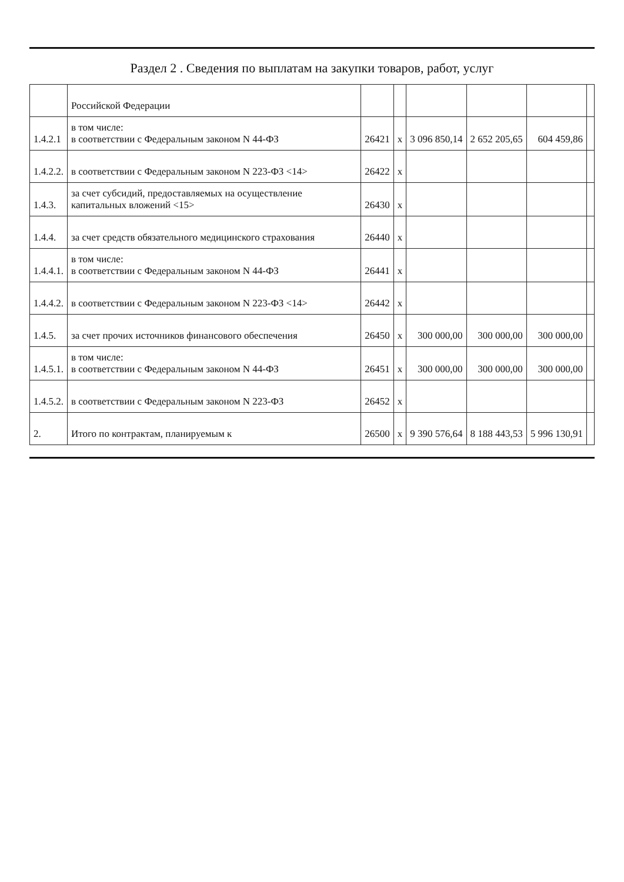Раздел 2 . Сведения по выплатам на закупки товаров, работ, услуг
| | Российской Федерации | | | | | | |
| 1.4.2.1 | в том числе: в соответствии с Федеральным законом N 44-ФЗ | 26421 | x | 3 096 850,14 | 2 652 205,65 | 604 459,86 | |
| 1.4.2.2. | в соответствии с Федеральным законом N 223-ФЗ <14> | 26422 | x | | | | |
| 1.4.3. | за счет субсидий, предоставляемых на осуществление капитальных вложений <15> | 26430 | x | | | | |
| 1.4.4. | за счет средств обязательного медицинского страхования | 26440 | x | | | | |
| 1.4.4.1. | в том числе: в соответствии с Федеральным законом N 44-ФЗ | 26441 | x | | | | |
| 1.4.4.2. | в соответствии с Федеральным законом N 223-ФЗ <14> | 26442 | x | | | | |
| 1.4.5. | за счет прочих источников финансового обеспечения | 26450 | x | 300 000,00 | 300 000,00 | 300 000,00 | |
| 1.4.5.1. | в том числе: в соответствии с Федеральным законом N 44-ФЗ | 26451 | x | 300 000,00 | 300 000,00 | 300 000,00 | |
| 1.4.5.2. | в соответствии с Федеральным законом N 223-ФЗ | 26452 | x | | | | |
| 2. | Итого по контрактам, планируемым к | 26500 | x | 9 390 576,64 | 8 188 443,53 | 5 996 130,91 | |